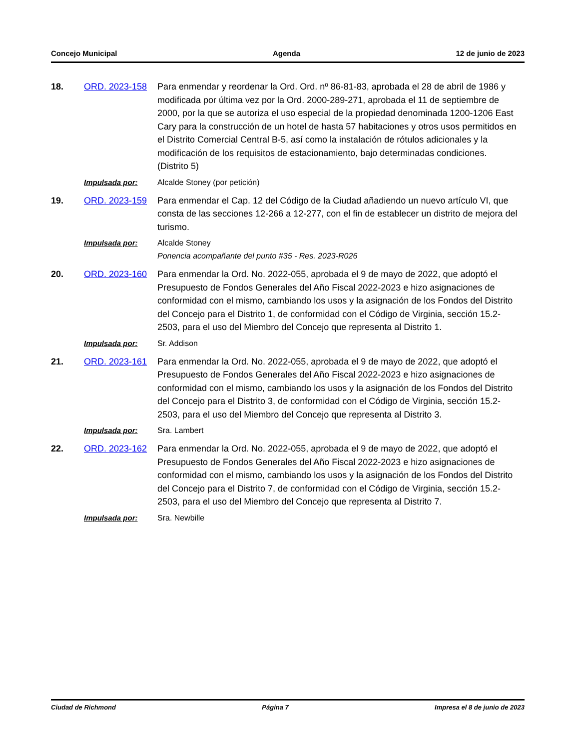Concejo Municipal Agenda 12 de junio de 2023
18. ORD. 2023-158 Para enmendar y reordenar la Ord. Ord. nº 86-81-83, aprobada el 28 de abril de 1986 y modificada por última vez por la Ord. 2000-289-271, aprobada el 11 de septiembre de 2000, por la que se autoriza el uso especial de la propiedad denominada 1200-1206 East Cary para la construcción de un hotel de hasta 57 habitaciones y otros usos permitidos en el Distrito Comercial Central B-5, así como la instalación de rótulos adicionales y la modificación de los requisitos de estacionamiento, bajo determinadas condiciones. (Distrito 5)
Impulsada por: Alcalde Stoney (por petición)
19. ORD. 2023-159 Para enmendar el Cap. 12 del Código de la Ciudad añadiendo un nuevo artículo VI, que consta de las secciones 12-266 a 12-277, con el fin de establecer un distrito de mejora del turismo.
Impulsada por: Alcalde Stoney
Ponencia acompañante del punto #35 - Res. 2023-R026
20. ORD. 2023-160 Para enmendar la Ord. No. 2022-055, aprobada el 9 de mayo de 2022, que adoptó el Presupuesto de Fondos Generales del Año Fiscal 2022-2023 e hizo asignaciones de conformidad con el mismo, cambiando los usos y la asignación de los Fondos del Distrito del Concejo para el Distrito 1, de conformidad con el Código de Virginia, sección 15.2-2503, para el uso del Miembro del Concejo que representa al Distrito 1.
Impulsada por: Sr. Addison
21. ORD. 2023-161 Para enmendar la Ord. No. 2022-055, aprobada el 9 de mayo de 2022, que adoptó el Presupuesto de Fondos Generales del Año Fiscal 2022-2023 e hizo asignaciones de conformidad con el mismo, cambiando los usos y la asignación de los Fondos del Distrito del Concejo para el Distrito 3, de conformidad con el Código de Virginia, sección 15.2-2503, para el uso del Miembro del Concejo que representa al Distrito 3.
Impulsada por: Sra. Lambert
22. ORD. 2023-162 Para enmendar la Ord. No. 2022-055, aprobada el 9 de mayo de 2022, que adoptó el Presupuesto de Fondos Generales del Año Fiscal 2022-2023 e hizo asignaciones de conformidad con el mismo, cambiando los usos y la asignación de los Fondos del Distrito del Concejo para el Distrito 7, de conformidad con el Código de Virginia, sección 15.2-2503, para el uso del Miembro del Concejo que representa al Distrito 7.
Impulsada por: Sra. Newbille
Ciudad de Richmond Página 7 Impresa el 8 de junio de 2023